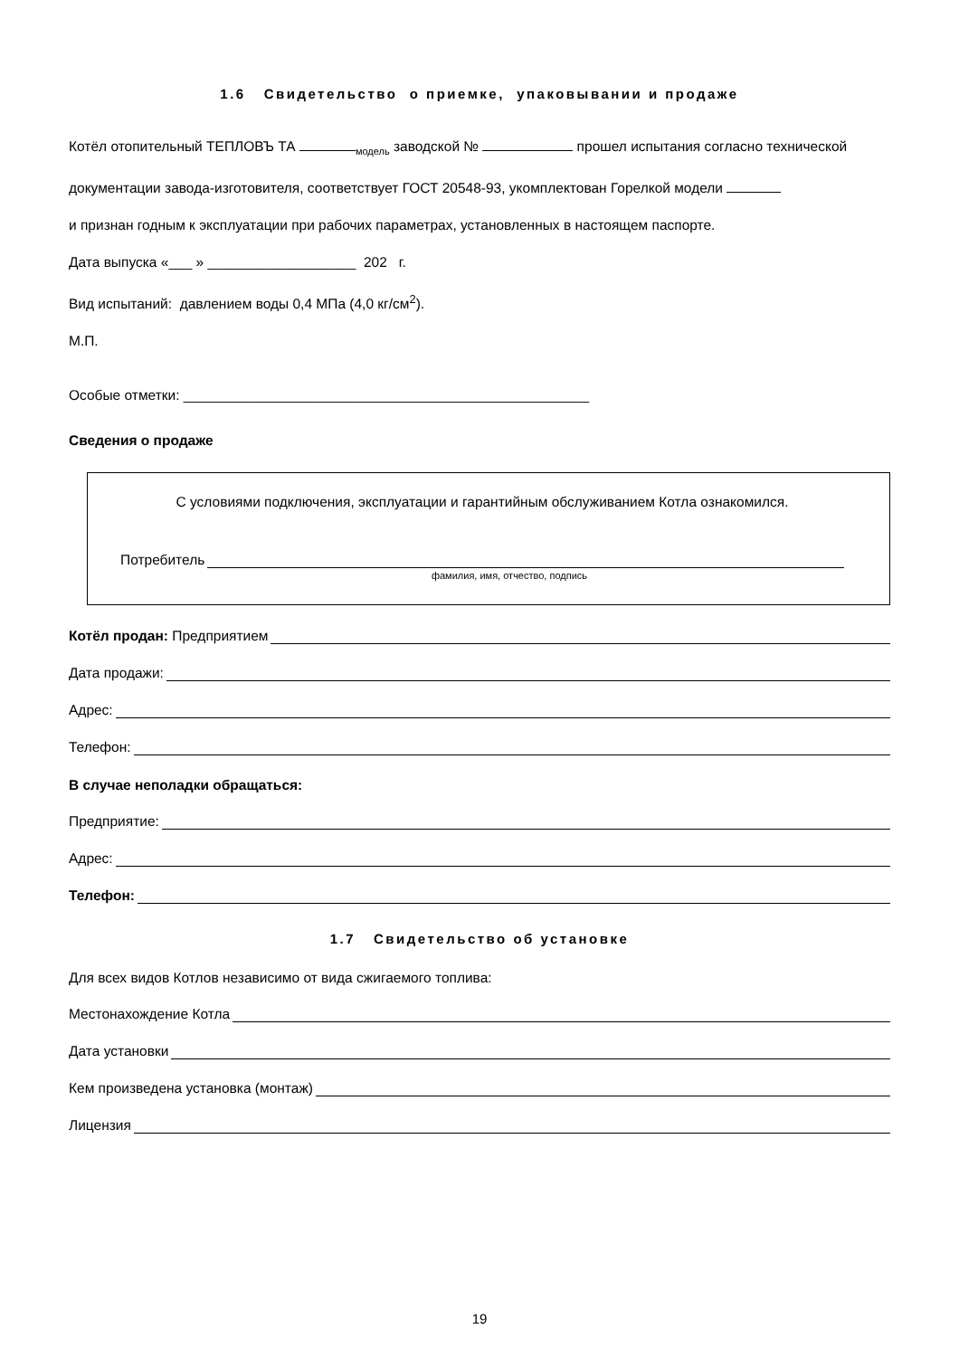1.6 Свидетельство о приемке, упаковывании и продаже
Котёл отопительный ТЕПЛОВЪ ТА <sub>модель</sub> заводской № прошел испытания согласно технической
документации завода-изготовителя, соответствует ГОСТ 20548-93, укомплектован Горелкой модели
и признан годным к эксплуатации при рабочих параметрах, установленных в настоящем паспорте.
Дата выпуска «___ » ___________________ 202 г.
Вид испытаний: давлением воды 0,4 МПа (4,0 кг/см<sup>2</sup>).
М.П.
Особые отметки: ____________________________________________________
Сведения о продаже
С условиями подключения, эксплуатации и гарантийным обслуживанием Котла ознакомился.
Потребитель
фамилия, имя, отчество, подпись
Котёл продан: Предприятием
Дата продажи:
Адрес:
Телефон:
В случае неполадки обращаться:
Предприятие:
Адрес:
Телефон:
1.7 Свидетельство об установке
Для всех видов Котлов независимо от вида сжигаемого топлива:
Местонахождение Котла
Дата установки
Кем произведена установка (монтаж)
Лицензия
19